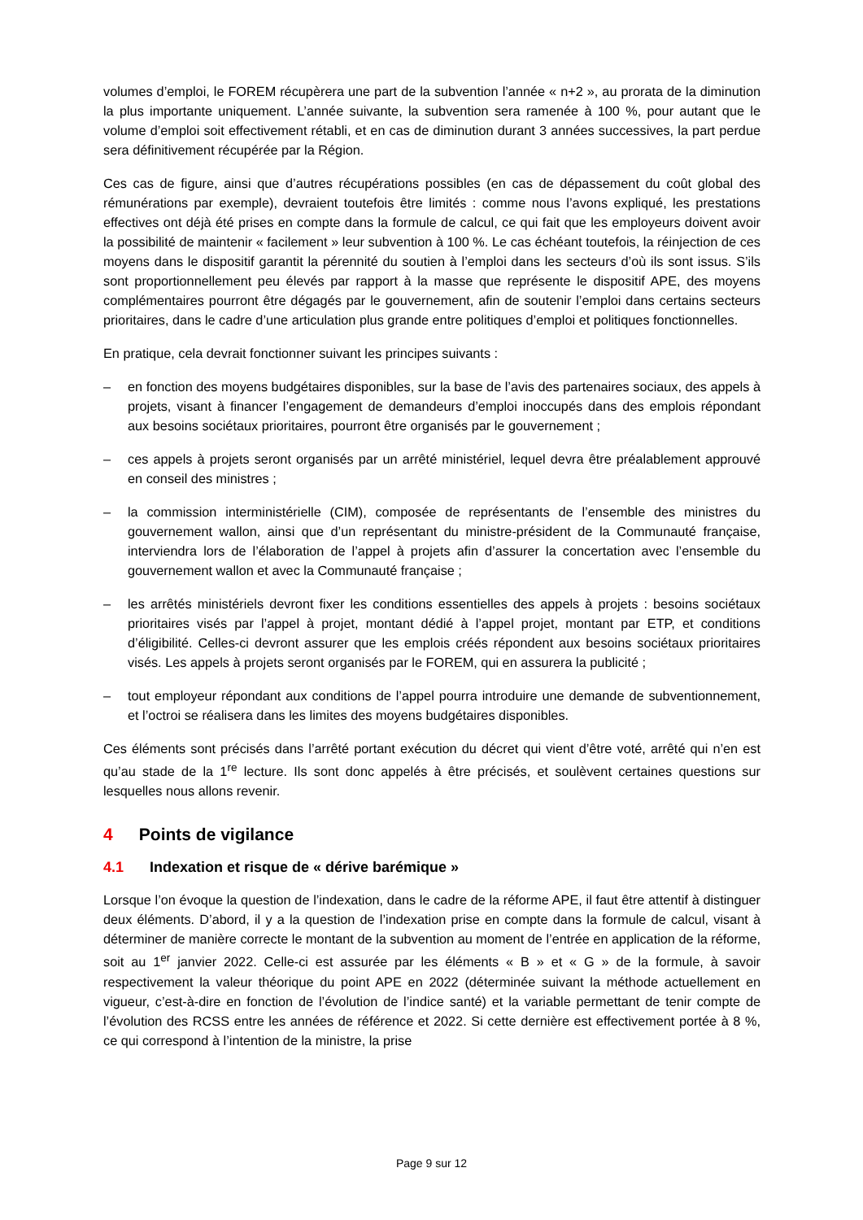volumes d’emploi, le FOREM récupèrera une part de la subvention l’année « n+2 », au prorata de la diminution la plus importante uniquement. L’année suivante, la subvention sera ramenée à 100 %, pour autant que le volume d’emploi soit effectivement rétabli, et en cas de diminution durant 3 années successives, la part perdue sera définitivement récupérée par la Région.
Ces cas de figure, ainsi que d’autres récupérations possibles (en cas de dépassement du coût global des rémunérations par exemple), devraient toutefois être limités : comme nous l’avons expliqué, les prestations effectives ont déjà été prises en compte dans la formule de calcul, ce qui fait que les employeurs doivent avoir la possibilité de maintenir « facilement » leur subvention à 100 %. Le cas échéant toutefois, la réinjection de ces moyens dans le dispositif garantit la pérennité du soutien à l’emploi dans les secteurs d’où ils sont issus. S’ils sont proportionnellement peu élevés par rapport à la masse que représente le dispositif APE, des moyens complémentaires pourront être dégagés par le gouvernement, afin de soutenir l’emploi dans certains secteurs prioritaires, dans le cadre d’une articulation plus grande entre politiques d’emploi et politiques fonctionnelles.
En pratique, cela devrait fonctionner suivant les principes suivants :
– en fonction des moyens budgétaires disponibles, sur la base de l’avis des partenaires sociaux, des appels à projets, visant à financer l’engagement de demandeurs d’emploi inoccupés dans des emplois répondant aux besoins sociétaux prioritaires, pourront être organisés par le gouvernement ;
– ces appels à projets seront organisés par un arrêté ministériel, lequel devra être préalablement approuvé en conseil des ministres ;
– la commission interministérielle (CIM), composée de représentants de l’ensemble des ministres du gouvernement wallon, ainsi que d’un représentant du ministre-président de la Communauté française, interviendra lors de l’élaboration de l’appel à projets afin d’assurer la concertation avec l’ensemble du gouvernement wallon et avec la Communauté française ;
– les arrêtés ministériels devront fixer les conditions essentielles des appels à projets : besoins sociétaux prioritaires visés par l’appel à projet, montant dédié à l’appel projet, montant par ETP, et conditions d’éligibilité. Celles-ci devront assurer que les emplois créés répondent aux besoins sociétaux prioritaires visés. Les appels à projets seront organisés par le FOREM, qui en assurera la publicité ;
– tout employeur répondant aux conditions de l’appel pourra introduire une demande de subventionnement, et l’octroi se réalisera dans les limites des moyens budgétaires disponibles.
Ces éléments sont précisés dans l’arrêté portant exécution du décret qui vient d’être voté, arrêté qui n’en est qu’au stade de la 1<sup>re</sup> lecture. Ils sont donc appelés à être précisés, et soulèvent certaines questions sur lesquelles nous allons revenir.
4 Points de vigilance
4.1 Indexation et risque de « dérive barémique »
Lorsque l’on évoque la question de l’indexation, dans le cadre de la réforme APE, il faut être attentif à distinguer deux éléments. D’abord, il y a la question de l’indexation prise en compte dans la formule de calcul, visant à déterminer de manière correcte le montant de la subvention au moment de l’entrée en application de la réforme, soit au 1<sup>er</sup> janvier 2022. Celle-ci est assurée par les éléments « B » et « G » de la formule, à savoir respectivement la valeur théorique du point APE en 2022 (déterminée suivant la méthode actuellement en vigueur, c’est-à-dire en fonction de l’évolution de l’indice santé) et la variable permettant de tenir compte de l’évolution des RCSS entre les années de référence et 2022. Si cette dernière est effectivement portée à 8 %, ce qui correspond à l’intention de la ministre, la prise
Page 9 sur 12